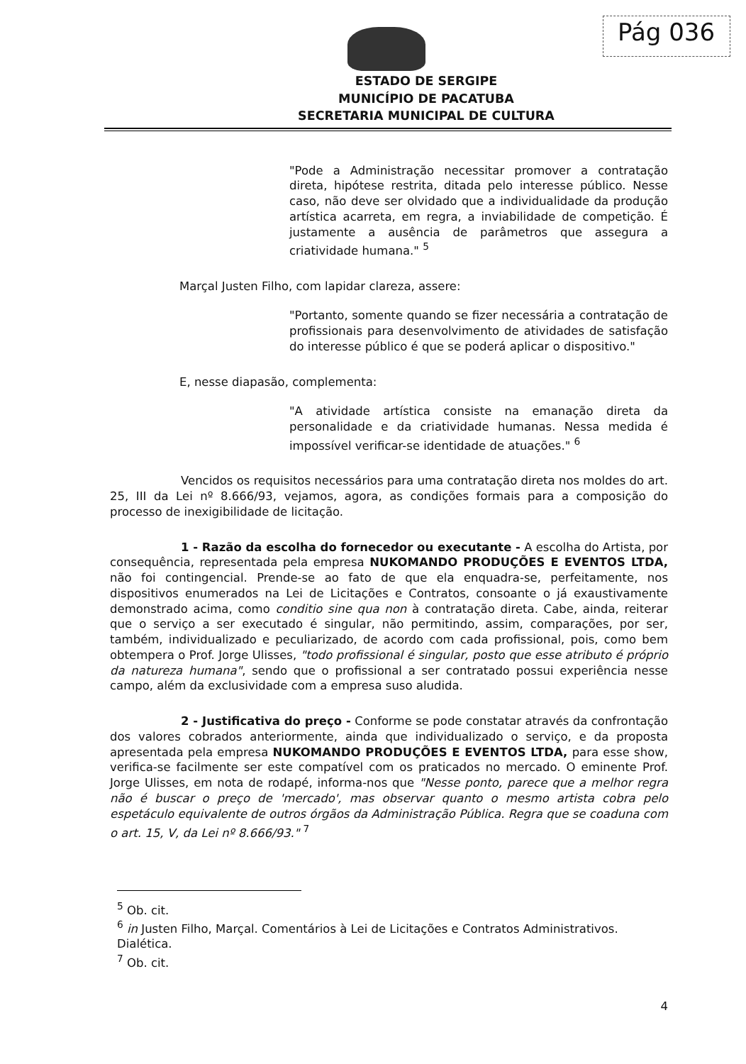Pág 036
ESTADO DE SERGIPE
MUNICÍPIO DE PACATUBA
SECRETARIA MUNICIPAL DE CULTURA
"Pode a Administração necessitar promover a contratação direta, hipótese restrita, ditada pelo interesse público. Nesse caso, não deve ser olvidado que a individualidade da produção artística acarreta, em regra, a inviabilidade de competição. É justamente a ausência de parâmetros que assegura a criatividade humana." <sup>5</sup>
Marçal Justen Filho, com lapidar clareza, assere:
"Portanto, somente quando se fizer necessária a contratação de profissionais para desenvolvimento de atividades de satisfação do interesse público é que se poderá aplicar o dispositivo."
E, nesse diapasão, complementa:
"A atividade artística consiste na emanação direta da personalidade e da criatividade humanas. Nessa medida é impossível verificar-se identidade de atuações." <sup>6</sup>
Vencidos os requisitos necessários para uma contratação direta nos moldes do art. 25, III da Lei nº 8.666/93, vejamos, agora, as condições formais para a composição do processo de inexigibilidade de licitação.
1 - Razão da escolha do fornecedor ou executante - A escolha do Artista, por consequência, representada pela empresa NUKOMANDO PRODUÇÕES E EVENTOS LTDA, não foi contingencial. Prende-se ao fato de que ela enquadra-se, perfeitamente, nos dispositivos enumerados na Lei de Licitações e Contratos, consoante o já exaustivamente demonstrado acima, como conditio sine qua non à contratação direta. Cabe, ainda, reiterar que o serviço a ser executado é singular, não permitindo, assim, comparações, por ser, também, individualizado e peculiarizado, de acordo com cada profissional, pois, como bem obtempera o Prof. Jorge Ulisses, "todo profissional é singular, posto que esse atributo é próprio da natureza humana", sendo que o profissional a ser contratado possui experiência nesse campo, além da exclusividade com a empresa suso aludida.
2 - Justificativa do preço - Conforme se pode constatar através da confrontação dos valores cobrados anteriormente, ainda que individualizado o serviço, e da proposta apresentada pela empresa NUKOMANDO PRODUÇÕES E EVENTOS LTDA, para esse show, verifica-se facilmente ser este compatível com os praticados no mercado. O eminente Prof. Jorge Ulisses, em nota de rodapé, informa-nos que "Nesse ponto, parece que a melhor regra não é buscar o preço de 'mercado', mas observar quanto o mesmo artista cobra pelo espetáculo equivalente de outros órgãos da Administração Pública. Regra que se coaduna com o art. 15, V, da Lei nº 8.666/93." <sup>7</sup>
<sup>5</sup> Ob. cit.
<sup>6</sup> in Justen Filho, Marçal. Comentários à Lei de Licitações e Contratos Administrativos. Dialética.
<sup>7</sup> Ob. cit.
4